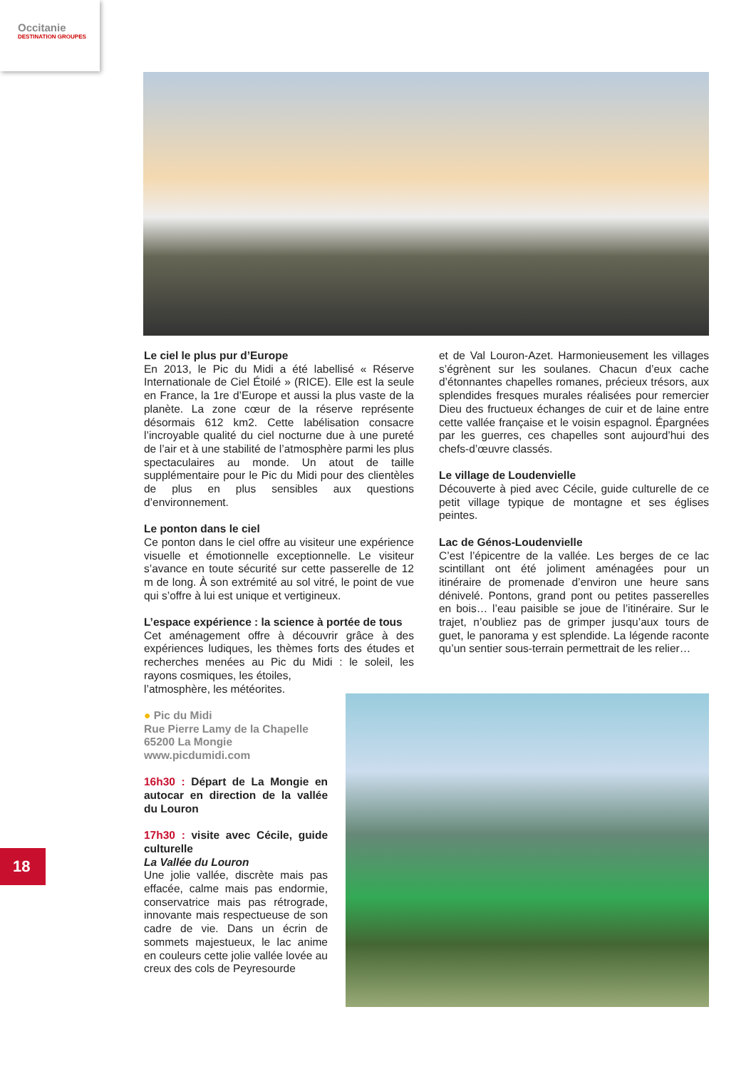Occitanie
DESTINATION GROUPES
Le ciel le plus pur d’Europe
En 2013, le Pic du Midi a été labellisé « Réserve Internationale de Ciel Étoilé » (RICE). Elle est la seule en France, la 1re d’Europe et aussi la plus vaste de la planète. La zone cœur de la réserve représente désormais 612 km2. Cette labélisation consacre l’incroyable qualité du ciel nocturne due à une pureté de l’air et à une stabilité de l’atmosphère parmi les plus spectaculaires au monde. Un atout de taille supplémentaire pour le Pic du Midi pour des clientèles de plus en plus sensibles aux questions d’environnement.
Le ponton dans le ciel
Ce ponton dans le ciel offre au visiteur une expérience visuelle et émotionnelle exceptionnelle. Le visiteur s’avance en toute sécurité sur cette passerelle de 12 m de long. À son extrémité au sol vitré, le point de vue qui s’offre à lui est unique et vertigineux.
L’espace expérience : la science à portée de tous
Cet aménagement offre à découvrir grâce à des expériences ludiques, les thèmes forts des études et recherches menées au Pic du Midi : le soleil, les rayons cosmiques, les étoiles,
l’atmosphère, les météorites.
● Pic du Midi
Rue Pierre Lamy de la Chapelle
65200 La Mongie
www.picdumidi.com
16h30 : Départ de La Mongie en autocar en direction de la vallée du Louron
17h30 : visite avec Cécile, guide culturelle
La Vallée du Louron
Une jolie vallée, discrète mais pas effacée, calme mais pas endormie, conservatrice mais pas rétrograde, innovante mais respectueuse de son cadre de vie. Dans un écrin de sommets majestueux, le lac anime en couleurs cette jolie vallée lovée au creux des cols de Peyresourde
et de Val Louron-Azet. Harmonieusement les villages s’égrènent sur les soulanes. Chacun d’eux cache d’étonnantes chapelles romanes, précieux trésors, aux splendides fresques murales réalisées pour remercier Dieu des fructueux échanges de cuir et de laine entre cette vallée française et le voisin espagnol. Épargnées par les guerres, ces chapelles sont aujourd’hui des chefs-d’œuvre classés.
Le village de Loudenvielle
Découverte à pied avec Cécile, guide culturelle de ce petit village typique de montagne et ses églises peintes.
Lac de Génos-Loudenvielle
C’est l’épicentre de la vallée. Les berges de ce lac scintillant ont été joliment aménagées pour un itinéraire de promenade d’environ une heure sans dénivelé. Pontons, grand pont ou petites passerelles en bois… l’eau paisible se joue de l’itinéraire. Sur le trajet, n’oubliez pas de grimper jusqu’aux tours de guet, le panorama y est splendide. La légende raconte qu’un sentier sous-terrain permettrait de les relier…
18